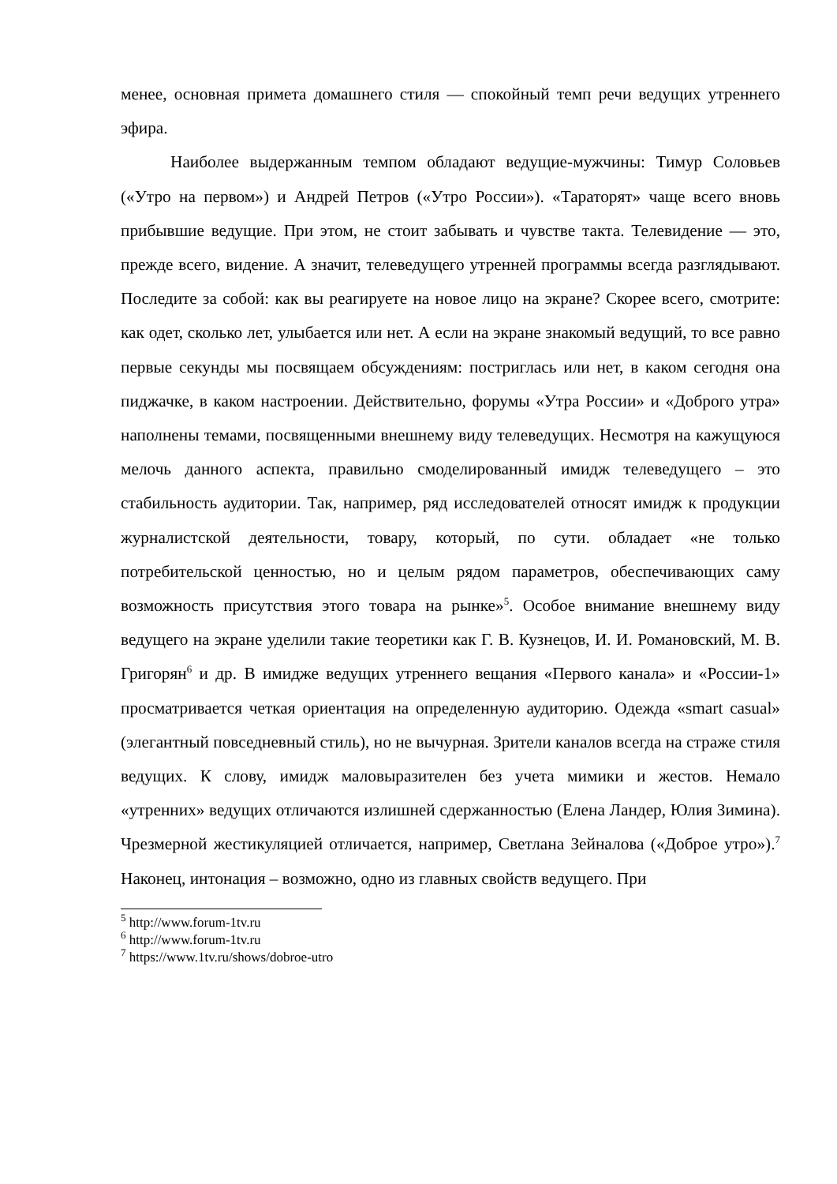менее, основная примета домашнего стиля — спокойный темп речи ведущих утреннего эфира.
Наиболее выдержанным темпом обладают ведущие-мужчины: Тимур Соловьев («Утро на первом») и Андрей Петров («Утро России»). «Тараторят» чаще всего вновь прибывшие ведущие. При этом, не стоит забывать и чувстве такта. Телевидение — это, прежде всего, видение. А значит, телеведущего утренней программы всегда разглядывают. Последите за собой: как вы реагируете на новое лицо на экране? Скорее всего, смотрите: как одет, сколько лет, улыбается или нет. А если на экране знакомый ведущий, то все равно первые секунды мы посвящаем обсуждениям: постриглась или нет, в каком сегодня она пиджачке, в каком настроении. Действительно, форумы «Утра России» и «Доброго утра» наполнены темами, посвященными внешнему виду телеведущих. Несмотря на кажущуюся мелочь данного аспекта, правильно смоделированный имидж телеведущего – это стабильность аудитории. Так, например, ряд исследователей относят имидж к продукции журналистской деятельности, товару, который, по сути. обладает «не только потребительской ценностью, но и целым рядом параметров, обеспечивающих саму возможность присутствия этого товара на рынке»<sup>5</sup>. Особое внимание внешнему виду ведущего на экране уделили такие теоретики как Г. В. Кузнецов, И. И. Романовский, М. В. Григорян<sup>6</sup> и др. В имидже ведущих утреннего вещания «Первого канала» и «России-1» просматривается четкая ориентация на определенную аудиторию. Одежда «smart casual» (элегантный повседневный стиль), но не вычурная. Зрители каналов всегда на страже стиля ведущих. К слову, имидж маловыразителен без учета мимики и жестов. Немало «утренних» ведущих отличаются излишней сдержанностью (Елена Ландер, Юлия Зимина). Чрезмерной жестикуляцией отличается, например, Светлана Зейналова («Доброе утро»).<sup>7</sup> Наконец, интонация – возможно, одно из главных свойств ведущего. При
<sup>5</sup> http://www.forum-1tv.ru
<sup>6</sup> http://www.forum-1tv.ru
<sup>7</sup> https://www.1tv.ru/shows/dobroe-utro